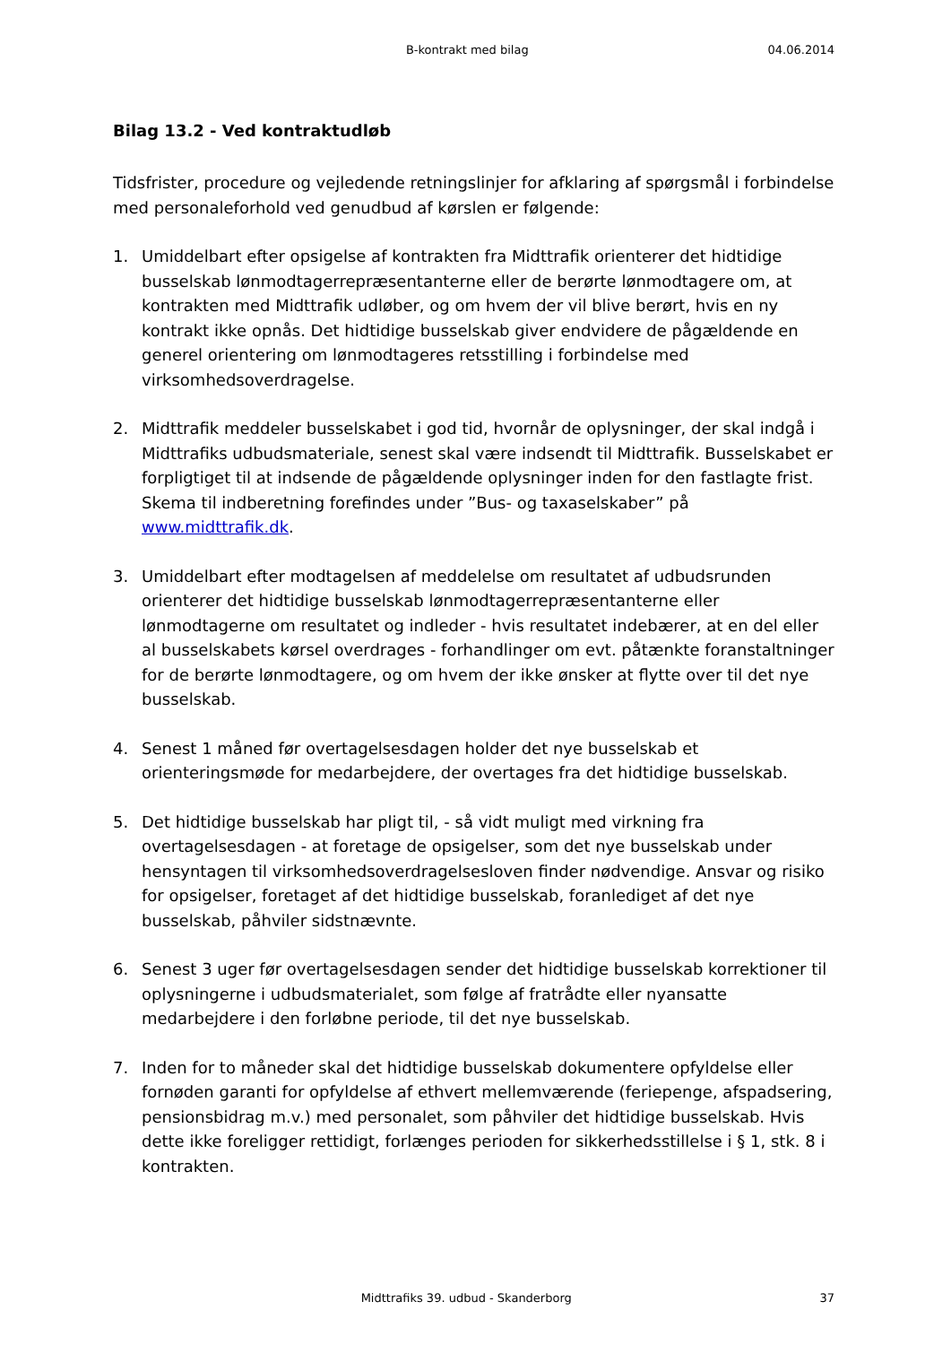B-kontrakt med bilag 04.06.2014
Bilag 13.2 - Ved kontraktudløb
Tidsfrister, procedure og vejledende retningslinjer for afklaring af spørgsmål i forbindelse med personaleforhold ved genudbud af kørslen er følgende:
1. Umiddelbart efter opsigelse af kontrakten fra Midttrafik orienterer det hidtidige busselskab lønmodtagerrepræsentanterne eller de berørte lønmodtagere om, at kontrakten med Midttrafik udløber, og om hvem der vil blive berørt, hvis en ny kontrakt ikke opnås. Det hidtidige busselskab giver endvidere de pågældende en generel orientering om lønmodtageres retsstilling i forbindelse med virksomhedsoverdragelse.
2. Midttrafik meddeler busselskabet i god tid, hvornår de oplysninger, der skal indgå i Midttrafiks udbudsmateriale, senest skal være indsendt til Midttrafik. Busselskabet er forpligtiget til at indsende de pågældende oplysninger inden for den fastlagte frist. Skema til indberetning forefindes under ”Bus- og taxaselskaber” på www.midttrafik.dk.
3. Umiddelbart efter modtagelsen af meddelelse om resultatet af udbudsrunden orienterer det hidtidige busselskab lønmodtagerrepræsentanterne eller lønmodtagerne om resultatet og indleder - hvis resultatet indebærer, at en del eller al busselskabets kørsel overdrages - forhandlinger om evt. påtænkte foranstaltninger for de berørte lønmodtagere, og om hvem der ikke ønsker at flytte over til det nye busselskab.
4. Senest 1 måned før overtagelsesdagen holder det nye busselskab et orienteringsmøde for medarbejdere, der overtages fra det hidtidige busselskab.
5. Det hidtidige busselskab har pligt til, - så vidt muligt med virkning fra overtagelsesdagen - at foretage de opsigelser, som det nye busselskab under hensyntagen til virksomhedsoverdragelsesloven finder nødvendige. Ansvar og risiko for opsigelser, foretaget af det hidtidige busselskab, foranlediget af det nye busselskab, påhviler sidstnævnte.
6. Senest 3 uger før overtagelsesdagen sender det hidtidige busselskab korrektioner til oplysningerne i udbudsmaterialet, som følge af fratrådte eller nyansatte medarbejdere i den forløbne periode, til det nye busselskab.
7. Inden for to måneder skal det hidtidige busselskab dokumentere opfyldelse eller fornøden garanti for opfyldelse af ethvert mellemværende (feriepenge, afspadsering, pensionsbidrag m.v.) med personalet, som påhviler det hidtidige busselskab. Hvis dette ikke foreligger rettidigt, forlænges perioden for sikkerhedsstillelse i § 1, stk. 8 i kontrakten.
Midttrafiks 39. udbud - Skanderborg 37